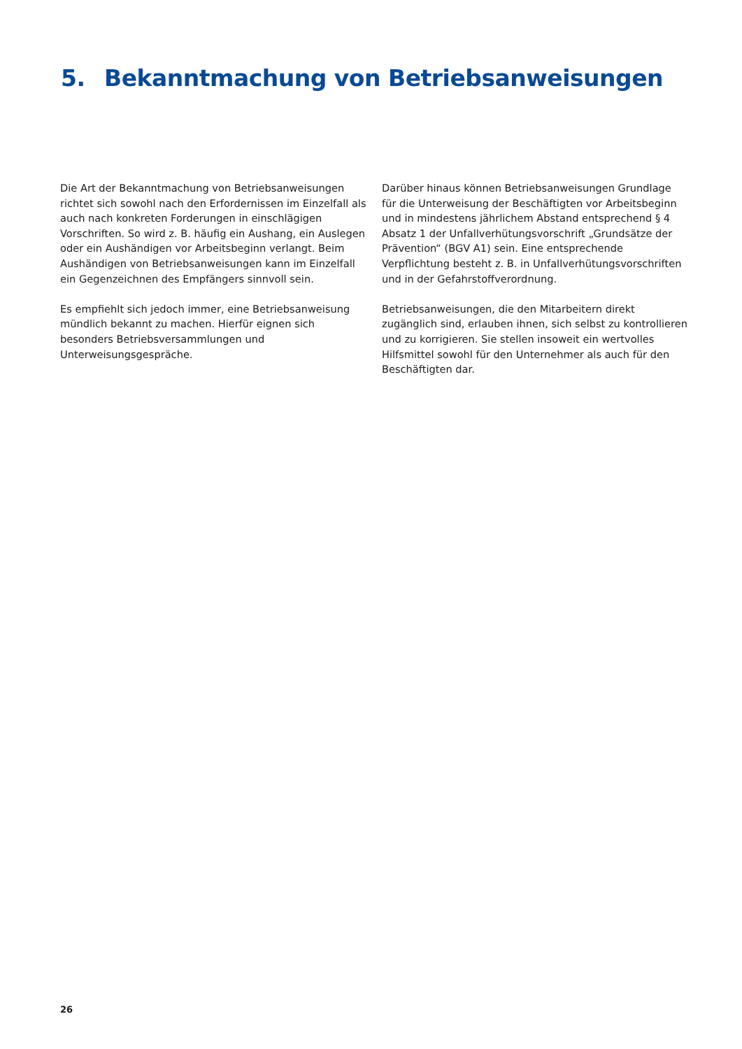5. Bekanntmachung von Betriebsanweisungen
Die Art der Bekanntmachung von Betriebsanweisungen richtet sich sowohl nach den Erfordernissen im Einzelfall als auch nach konkreten Forderungen in einschlägigen Vorschriften. So wird z. B. häufig ein Aushang, ein Auslegen oder ein Aushändigen vor Arbeitsbeginn verlangt. Beim Aushändigen von Betriebsanweisungen kann im Einzelfall ein Gegenzeichnen des Empfängers sinnvoll sein.
Es empfiehlt sich jedoch immer, eine Betriebsanweisung mündlich bekannt zu machen. Hierfür eignen sich besonders Betriebsversammlungen und Unterweisungsgespräche.
Darüber hinaus können Betriebsanweisungen Grundlage für die Unterweisung der Beschäftigten vor Arbeitsbeginn und in mindestens jährlichem Abstand entsprechend § 4 Absatz 1 der Unfallverhütungsvorschrift „Grundsätze der Prävention“ (BGV A1) sein. Eine entsprechende Verpflichtung besteht z. B. in Unfallverhütungsvorschriften und in der Gefahrstoffverordnung.
Betriebsanweisungen, die den Mitarbeitern direkt zugänglich sind, erlauben ihnen, sich selbst zu kontrollieren und zu korrigieren. Sie stellen insoweit ein wertvolles Hilfsmittel sowohl für den Unternehmer als auch für den Beschäftigten dar.
26